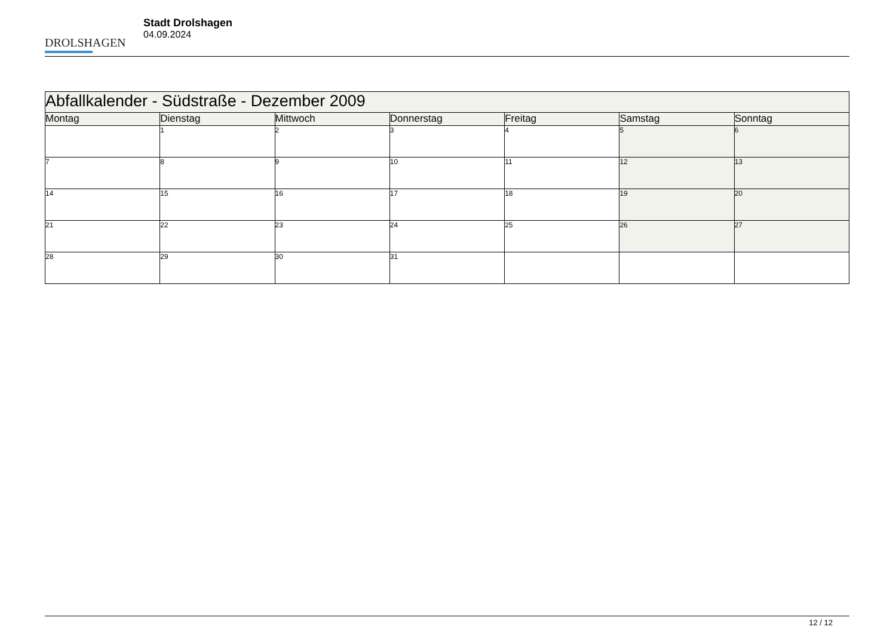DROLSHAGEN
Stadt Drolshagen
04.09.2024
| Abfallkalender - Südstraße - Dezember 2009 | | | | | | |
| Montag | Dienstag | Mittwoch | Donnerstag | Freitag | Samstag | Sonntag |
| | 1 | 2 | 3 | 4 | 5 | 6 |
| 7 | 8 | 9 | 10 | 11 | 12 | 13 |
| 14 | 15 | 16 | 17 | 18 | 19 | 20 |
| 21 | 22 | 23 | 24 | 25 | 26 | 27 |
| 28 | 29 | 30 | 31 | | | |
12 / 12